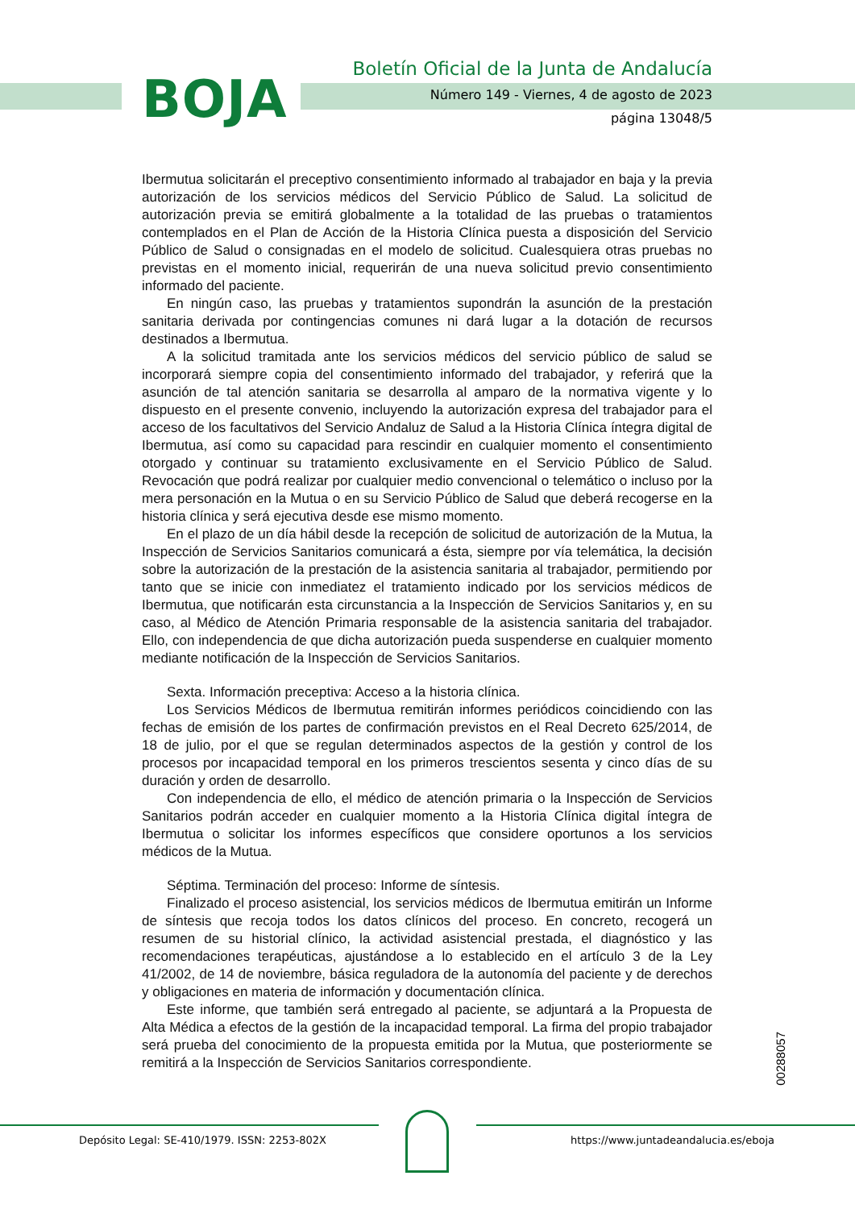BOJA
Boletín Oficial de la Junta de Andalucía
Número 149 - Viernes, 4 de agosto de 2023
página 13048/5
Ibermutua solicitarán el preceptivo consentimiento informado al trabajador en baja y la previa autorización de los servicios médicos del Servicio Público de Salud. La solicitud de autorización previa se emitirá globalmente a la totalidad de las pruebas o tratamientos contemplados en el Plan de Acción de la Historia Clínica puesta a disposición del Servicio Público de Salud o consignadas en el modelo de solicitud. Cualesquiera otras pruebas no previstas en el momento inicial, requerirán de una nueva solicitud previo consentimiento informado del paciente.
En ningún caso, las pruebas y tratamientos supondrán la asunción de la prestación sanitaria derivada por contingencias comunes ni dará lugar a la dotación de recursos destinados a Ibermutua.
A la solicitud tramitada ante los servicios médicos del servicio público de salud se incorporará siempre copia del consentimiento informado del trabajador, y referirá que la asunción de tal atención sanitaria se desarrolla al amparo de la normativa vigente y lo dispuesto en el presente convenio, incluyendo la autorización expresa del trabajador para el acceso de los facultativos del Servicio Andaluz de Salud a la Historia Clínica íntegra digital de Ibermutua, así como su capacidad para rescindir en cualquier momento el consentimiento otorgado y continuar su tratamiento exclusivamente en el Servicio Público de Salud. Revocación que podrá realizar por cualquier medio convencional o telemático o incluso por la mera personación en la Mutua o en su Servicio Público de Salud que deberá recogerse en la historia clínica y será ejecutiva desde ese mismo momento.
En el plazo de un día hábil desde la recepción de solicitud de autorización de la Mutua, la Inspección de Servicios Sanitarios comunicará a ésta, siempre por vía telemática, la decisión sobre la autorización de la prestación de la asistencia sanitaria al trabajador, permitiendo por tanto que se inicie con inmediatez el tratamiento indicado por los servicios médicos de Ibermutua, que notificarán esta circunstancia a la Inspección de Servicios Sanitarios y, en su caso, al Médico de Atención Primaria responsable de la asistencia sanitaria del trabajador. Ello, con independencia de que dicha autorización pueda suspenderse en cualquier momento mediante notificación de la Inspección de Servicios Sanitarios.
Sexta. Información preceptiva: Acceso a la historia clínica.
Los Servicios Médicos de Ibermutua remitirán informes periódicos coincidiendo con las fechas de emisión de los partes de confirmación previstos en el Real Decreto 625/2014, de 18 de julio, por el que se regulan determinados aspectos de la gestión y control de los procesos por incapacidad temporal en los primeros trescientos sesenta y cinco días de su duración y orden de desarrollo.
Con independencia de ello, el médico de atención primaria o la Inspección de Servicios Sanitarios podrán acceder en cualquier momento a la Historia Clínica digital íntegra de Ibermutua o solicitar los informes específicos que considere oportunos a los servicios médicos de la Mutua.
Séptima. Terminación del proceso: Informe de síntesis.
Finalizado el proceso asistencial, los servicios médicos de Ibermutua emitirán un Informe de síntesis que recoja todos los datos clínicos del proceso. En concreto, recogerá un resumen de su historial clínico, la actividad asistencial prestada, el diagnóstico y las recomendaciones terapéuticas, ajustándose a lo establecido en el artículo 3 de la Ley 41/2002, de 14 de noviembre, básica reguladora de la autonomía del paciente y de derechos y obligaciones en materia de información y documentación clínica.
Este informe, que también será entregado al paciente, se adjuntará a la Propuesta de Alta Médica a efectos de la gestión de la incapacidad temporal. La firma del propio trabajador será prueba del conocimiento de la propuesta emitida por la Mutua, que posteriormente se remitirá a la Inspección de Servicios Sanitarios correspondiente.
00288057
Depósito Legal: SE-410/1979. ISSN: 2253-802X
https://www.juntadeandalucia.es/eboja